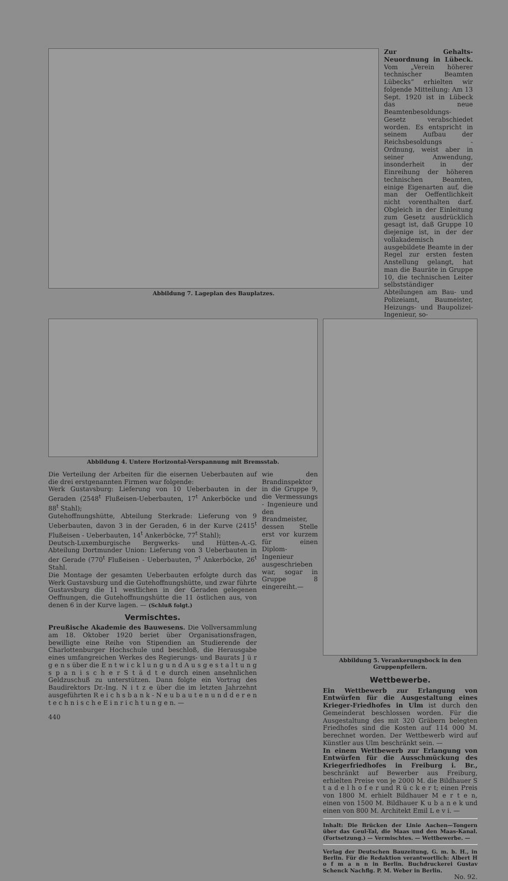Abbildung 7. Lageplan des Bauplatzes.
Zur Gehalts-Neuordnung in Lübeck. Vom „Verein höherer technischer Beamten Lübecks“ erhielten wir folgende Mitteilung: Am 13 Sept. 1920 ist in Lübeck das neue Beamtenbesoldungs-Gesetz verabschiedet worden. Es entspricht in seinem Aufbau der Reichsbesoldungs - Ordnung, weist aber in seiner Anwendung, insonderheit in der Einreihung der höheren technischen Beamten, einige Eigenarten auf, die man der Oeffentlichkeit nicht vorenthalten darf. Obgleich in der Einleitung zum Gesetz ausdrücklich gesagt ist, daß Gruppe 10 diejenige ist, in der der vollakademisch ausgebildete Beamte in der Regel zur ersten festen Anstellung gelangt, hat man die Bauräte in Gruppe 10, die technischen Leiter selbstständiger Abteilungen am Bau- und Polizeiamt, Baumeister, Heizungs- und Baupolizei-Ingenieur, so-
Abbildung 4. Untere Horizontal-Verspannung mit Bremsstab.
Die Verteilung der Arbeiten für die eisernen Ueberbauten auf die drei erstgenannten Firmen war folgende:
Werk Gustavsburg: Lieferung von 10 Ueberbauten in der Geraden (2548<sup>t</sup> Flußeisen-Ueberbauten, 17<sup>t</sup> Ankerböcke und 88<sup>t</sup> Stahl);
Gutehoffnungshütte, Abteilung Sterkrade: Lieferung von 9 Ueberbauten, davon 3 in der Geraden, 6 in der Kurve (2415<sup>t</sup> Flußeisen - Ueberbauten, 14<sup>t</sup> Ankerböcke, 77<sup>t</sup> Stahl);
Deutsch-Luxemburgische Bergwerks- und Hütten-A.-G. Abteilung Dortmunder Union: Lieferung von 3 Ueberbauten in der Gerade (770<sup>t</sup> Flußeisen - Ueberbauten, 7<sup>t</sup> Ankerböcke, 26<sup>t</sup> Stahl.
Die Montage der gesamten Ueberbauten erfolgte durch das Werk Gustavsburg und die Gutehoffnungshütte, und zwar führte Gustavsburg die 11 westlichen in der Geraden gelegenen Oeffnungen, die Gutehoffnungshütte die 11 östlichen aus, von denen 6 in der Kurve lagen. — (Schluß folgt.)
Vermischtes.
Preußische Akademie des Bauwesens. Die Vollversammlung am 18. Oktober 1920 beriet über Organisationsfragen, bewilligte eine Reihe von Stipendien an Studierende der Charlottenburger Hochschule und beschloß, die Herausgabe eines umfangreichen Werkes des Regierungs- und Baurats J ü r g e n s über die E n t w i c k l u n g u n d A u s g e s t a l t u n g s p a n i s c h e r S t ä d t e durch einen ansehnlichen Geldzuschuß zu unterstützen. Dann folgte ein Vortrag des Baudirektors Dr.-Ing. N i t z e über die im letzten Jahrzehnt ausgeführten R e i c h s b a n k - N e u b a u t e n u n d d e r e n t e c h n i s c h e E i n r i c h t u n g e n. —
440
wie den Brandinspektor in die Gruppe 9, die Vermessungs - Ingenieure und den Brandmeister, dessen Stelle erst vor kurzem für einen Diplom-Ingenieur ausgeschrieben war, sogar in Gruppe 8 eingereiht.—
Abbildung 5. Verankerungsbock in den Gruppenpfeilern.
Wettbewerbe.
Ein Wettbewerb zur Erlangung von Entwürfen für die Ausgestaltung eines Krieger-Friedhofes in Ulm ist durch den Gemeinderat beschlossen worden. Für die Ausgestaltung des mit 320 Gräbern belegten Friedhofes sind die Kosten auf 114 000 M. berechnet worden. Der Wettbewerb wird auf Künstler aus Ulm beschränkt sein. —
In einem Wettbewerb zur Erlangung von Entwürfen für die Ausschmückung des Kriegerfriedhofes in Freiburg i. Br., beschränkt auf Bewerber aus Freiburg, erhielten Preise von je 2000 M. die Bildhauer S t a d e l h o f e r und R ü c k e r t; einen Preis von 1800 M. erhielt Bildhauer M e r t e n, einen von 1500 M. Bildhauer K u b a n e k und einen von 800 M. Architekt Emil L e v i. —
Inhalt: Die Brücken der Linie Aachen—Tongern über das Geul-Tal, die Maas und den Maas-Kanal. (Fortsetzung.) — Vermischtes. — Wettbewerbe. —
Verlag der Deutschen Bauzeitung, G. m. b. H., in Berlin. Für die Redaktion verantwortlich: Albert H o f m a n n in Berlin. Buchdruckerei Gustav Schenck Nachflg. P. M. Weber in Berlin.
No. 92.